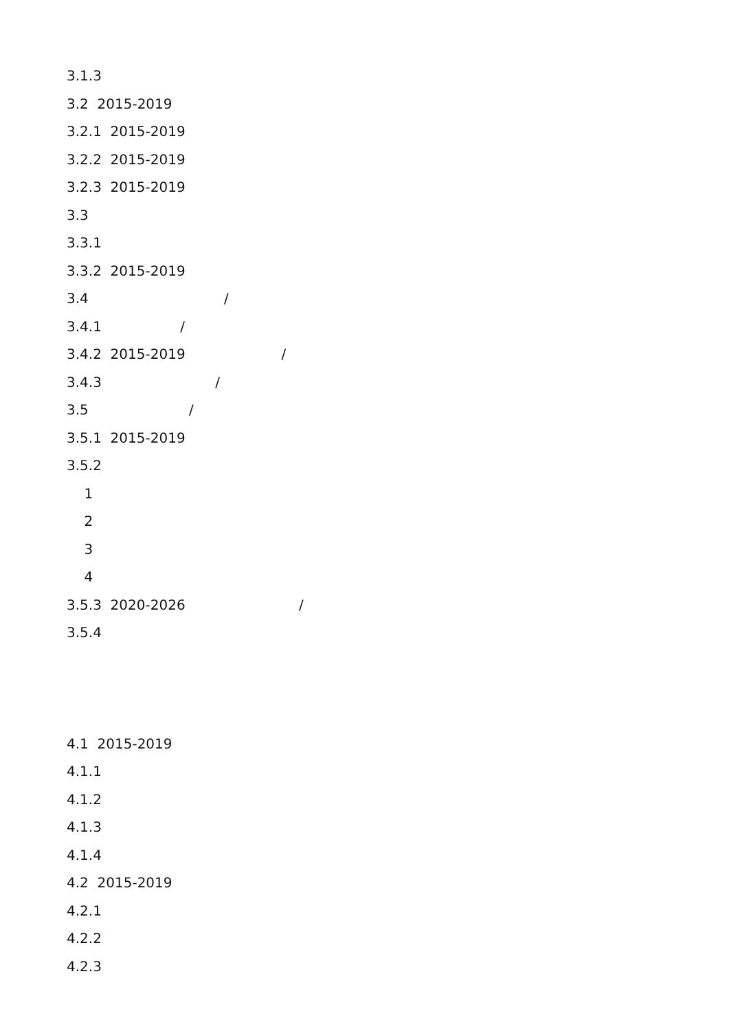3.1.3
3.2 2015-2019
3.2.1 2015-2019
3.2.2 2015-2019
3.2.3 2015-2019
3.3
3.3.1
3.3.2 2015-2019
3.4 /
3.4.1 /
3.4.2 2015-2019 /
3.4.3 /
3.5 /
3.5.1 2015-2019
3.5.2
1
2
3
4
3.5.3 2020-2026 /
3.5.4
4.1 2015-2019
4.1.1
4.1.2
4.1.3
4.1.4
4.2 2015-2019
4.2.1
4.2.2
4.2.3